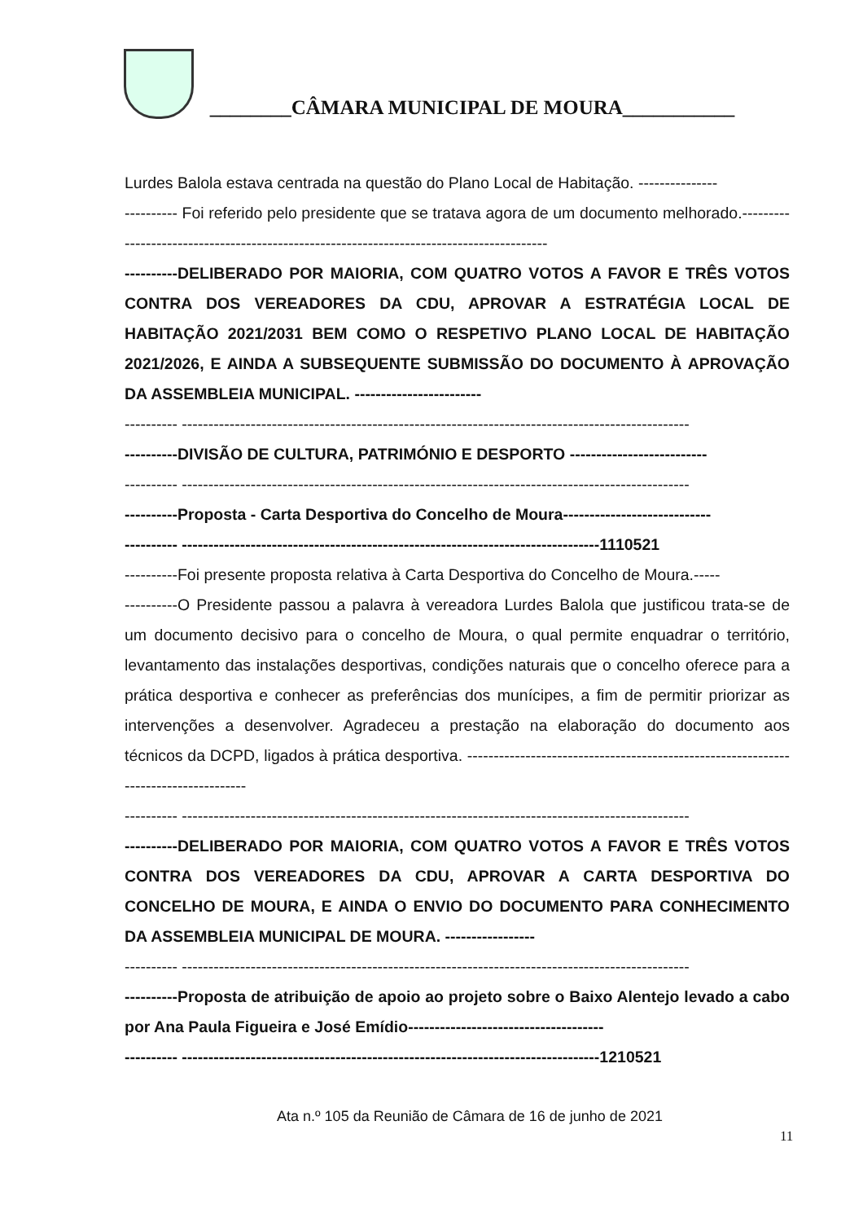________CÂMARA MUNICIPAL DE MOURA___________
Lurdes Balola estava centrada na questão do Plano Local de Habitação. ---------------
---------- Foi referido pelo presidente que se tratava agora de um documento melhorado.-----------------------------------------------------------------------------------------
----------DELIBERADO POR MAIORIA, COM QUATRO VOTOS A FAVOR E TRÊS VOTOS CONTRA DOS VEREADORES DA CDU, APROVAR A ESTRATÉGIA LOCAL DE HABITAÇÃO 2021/2031 BEM COMO O RESPETIVO PLANO LOCAL DE HABITAÇÃO 2021/2026, E AINDA A SUBSEQUENTE SUBMISSÃO DO DOCUMENTO À APROVAÇÃO DA ASSEMBLEIA MUNICIPAL. ------------------------
---------- ------------------------------------------------------------------------------------------------
----------DIVISÃO DE CULTURA, PATRIMÓNIO E DESPORTO --------------------------
---------- ------------------------------------------------------------------------------------------------
----------Proposta - Carta Desportiva do Concelho de Moura----------------------------
---------- -------------------------------------------------------------------------------1110521
----------Foi presente proposta relativa à Carta Desportiva do Concelho de Moura.-----
----------O Presidente passou a palavra à vereadora Lurdes Balola que justificou trata-se de um documento decisivo para o concelho de Moura, o qual permite enquadrar o território, levantamento das instalações desportivas, condições naturais que o concelho oferece para a prática desportiva e conhecer as preferências dos munícipes, a fim de permitir priorizar as intervenções a desenvolver. Agradeceu a prestação na elaboração do documento aos técnicos da DCPD, ligados à prática desportiva. ------------------------------------------------------------------------------------
---------- ------------------------------------------------------------------------------------------------
----------DELIBERADO POR MAIORIA, COM QUATRO VOTOS A FAVOR E TRÊS VOTOS CONTRA DOS VEREADORES DA CDU, APROVAR A CARTA DESPORTIVA DO CONCELHO DE MOURA, E AINDA O ENVIO DO DOCUMENTO PARA CONHECIMENTO DA ASSEMBLEIA MUNICIPAL DE MOURA. -----------------
---------- ------------------------------------------------------------------------------------------------
----------Proposta de atribuição de apoio ao projeto sobre o Baixo Alentejo levado a cabo por Ana Paula Figueira e José Emídio-------------------------------------
---------- -------------------------------------------------------------------------------1210521
Ata n.º 105 da Reunião de Câmara de 16 de junho de 2021
11